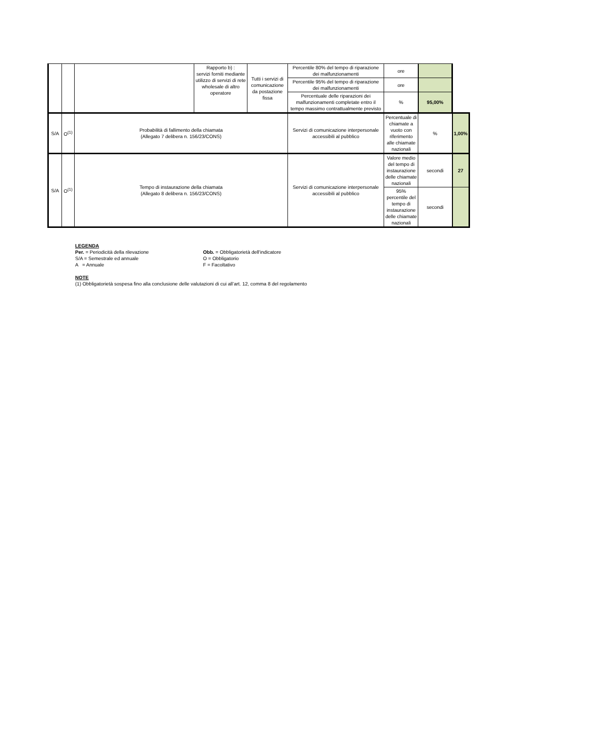| | | | Rapporto b) : servizi forniti mediante utilizzo di servizi di rete wholesale di altro operatore | Tutti i servizi di comunicazione da postazione fissa | Percentile 80% del tempo di riparazione dei malfunzionamenti | ore | | |
| | | | | | Percentile 95% del tempo di riparazione dei malfunzionamenti | ore | | |
| | | | | | Percentuale delle riparazioni dei malfunzionamenti completate entro il tempo massimo contrattualmente previsto | % | 95,00% | |
| S/A | O<sup>(1)</sup> | Probabilità di fallimento della chiamata (Allegato 7 delibera n. 156/23/CONS) | | | Servizi di comunicazione interpersonale accessibili al pubblico | Percentuale di chiamate a vuoto con riferimento alle chiamate nazionali | % | 1,00% |
| S/A | O<sup>(1)</sup> | Tempo di instaurazione della chiamata (Allegato 8 delibera n. 156/23/CONS) | | | Servizi di comunicazione interpersonale accessibili al pubblico | Valore medio del tempo di instaurazione delle chiamate nazionali | secondi | 27 |
| | | | | | | 95% percentile del tempo di instaurazione delle chiamate nazionali | secondi | |
LEGENDA
Per. = Periodicità della rilevazione Obb. = Obbligatorietà dell'indicatore
S/A = Semestrale ed annuale O = Obbligatorio
A = Annuale F = Facoltativo
NOTE
(1) Obbligatorietà sospesa fino alla conclusione delle valutazioni di cui all’art. 12, comma 8 del regolamento